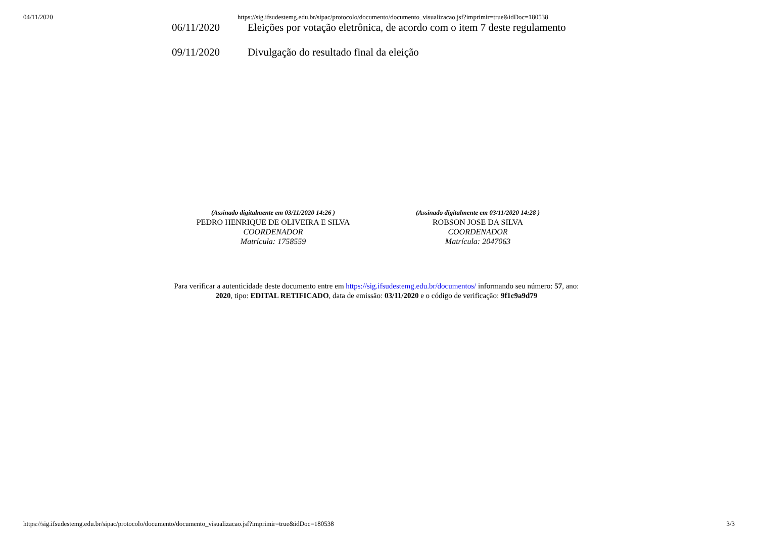04/11/2020 https://sig.ifsudestemg.edu.br/sipac/protocolo/documento/documento_visualizacao.jsf?imprimir=true&idDoc=180538
| 06/11/2020 | Eleições por votação eletrônica, de acordo com o item 7 deste regulamento |
| 09/11/2020 | Divulgação do resultado final da eleição |
(Assinado digitalmente em 03/11/2020 14:26 )
PEDRO HENRIQUE DE OLIVEIRA E SILVA
COORDENADOR
Matrícula: 1758559
(Assinado digitalmente em 03/11/2020 14:28 )
ROBSON JOSE DA SILVA
COORDENADOR
Matrícula: 2047063
Para verificar a autenticidade deste documento entre em https://sig.ifsudestemg.edu.br/documentos/ informando seu número: 57, ano: 2020, tipo: EDITAL RETIFICADO, data de emissão: 03/11/2020 e o código de verificação: 9f1c9a9d79
https://sig.ifsudestemg.edu.br/sipac/protocolo/documento/documento_visualizacao.jsf?imprimir=true&idDoc=180538 3/3